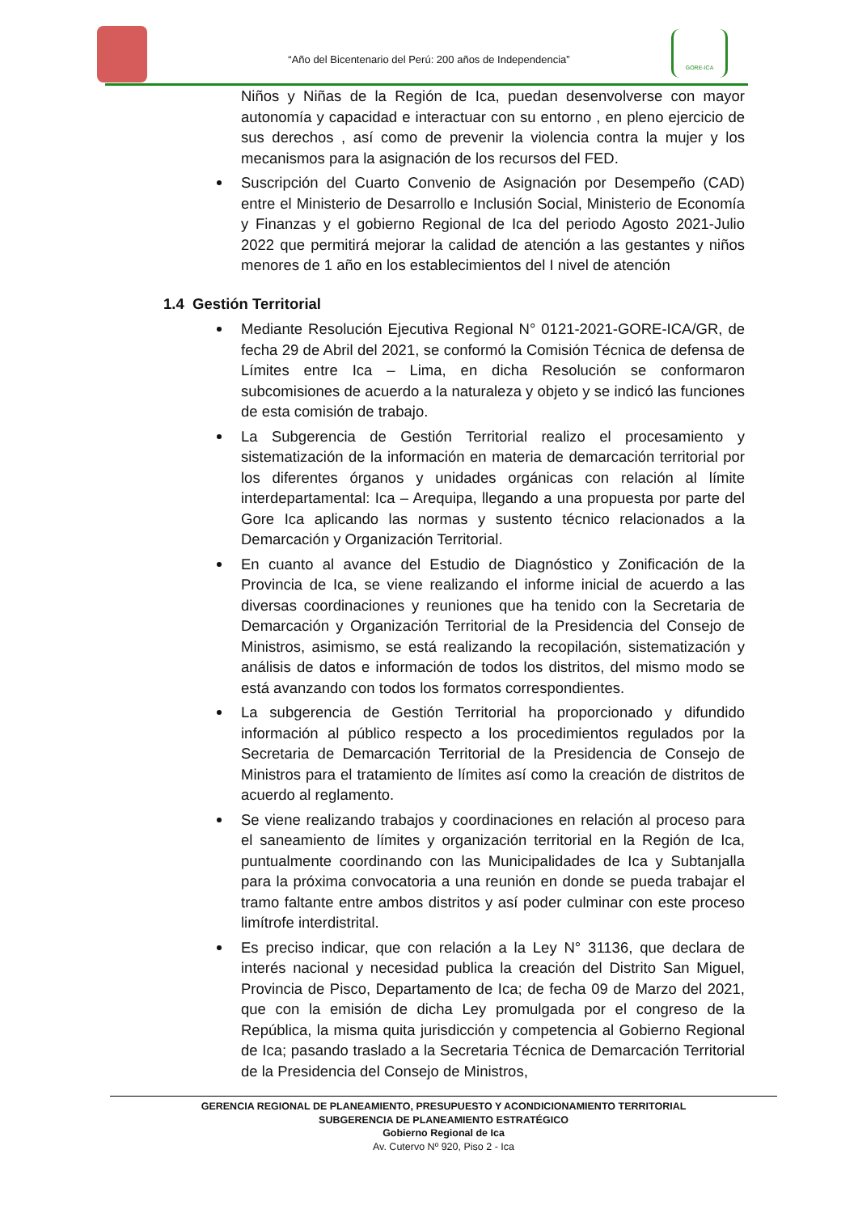“Año del Bicentenario del Perú: 200 años de Independencia”
GORE-ICA
Niños y Niñas de la Región de Ica, puedan desenvolverse con mayor autonomía y capacidad e interactuar con su entorno , en pleno ejercicio de sus derechos , así como de prevenir la violencia contra la mujer y los mecanismos para la asignación de los recursos del FED.
Suscripción del Cuarto Convenio de Asignación por Desempeño (CAD) entre el Ministerio de Desarrollo e Inclusión Social, Ministerio de Economía y Finanzas y el gobierno Regional de Ica del periodo Agosto 2021-Julio 2022 que permitirá mejorar la calidad de atención a las gestantes y niños menores de 1 año en los establecimientos del I nivel de atención
1.4 Gestión Territorial
Mediante Resolución Ejecutiva Regional N° 0121-2021-GORE-ICA/GR, de fecha 29 de Abril del 2021, se conformó la Comisión Técnica de defensa de Límites entre Ica – Lima, en dicha Resolución se conformaron subcomisiones de acuerdo a la naturaleza y objeto y se indicó las funciones de esta comisión de trabajo.
La Subgerencia de Gestión Territorial realizo el procesamiento y sistematización de la información en materia de demarcación territorial por los diferentes órganos y unidades orgánicas con relación al límite interdepartamental: Ica – Arequipa, llegando a una propuesta por parte del Gore Ica aplicando las normas y sustento técnico relacionados a la Demarcación y Organización Territorial.
En cuanto al avance del Estudio de Diagnóstico y Zonificación de la Provincia de Ica, se viene realizando el informe inicial de acuerdo a las diversas coordinaciones y reuniones que ha tenido con la Secretaria de Demarcación y Organización Territorial de la Presidencia del Consejo de Ministros, asimismo, se está realizando la recopilación, sistematización y análisis de datos e información de todos los distritos, del mismo modo se está avanzando con todos los formatos correspondientes.
La subgerencia de Gestión Territorial ha proporcionado y difundido información al público respecto a los procedimientos regulados por la Secretaria de Demarcación Territorial de la Presidencia de Consejo de Ministros para el tratamiento de límites así como la creación de distritos de acuerdo al reglamento.
Se viene realizando trabajos y coordinaciones en relación al proceso para el saneamiento de límites y organización territorial en la Región de Ica, puntualmente coordinando con las Municipalidades de Ica y Subtanjalla para la próxima convocatoria a una reunión en donde se pueda trabajar el tramo faltante entre ambos distritos y así poder culminar con este proceso limítrofe interdistrital.
Es preciso indicar, que con relación a la Ley N° 31136, que declara de interés nacional y necesidad publica la creación del Distrito San Miguel, Provincia de Pisco, Departamento de Ica; de fecha 09 de Marzo del 2021, que con la emisión de dicha Ley promulgada por el congreso de la República, la misma quita jurisdicción y competencia al Gobierno Regional de Ica; pasando traslado a la Secretaria Técnica de Demarcación Territorial de la Presidencia del Consejo de Ministros,
GERENCIA REGIONAL DE PLANEAMIENTO, PRESUPUESTO Y ACONDICIONAMIENTO TERRITORIAL
SUBGERENCIA DE PLANEAMIENTO ESTRATÉGICO
Gobierno Regional de Ica
Av. Cutervo Nº 920, Piso 2 - Ica